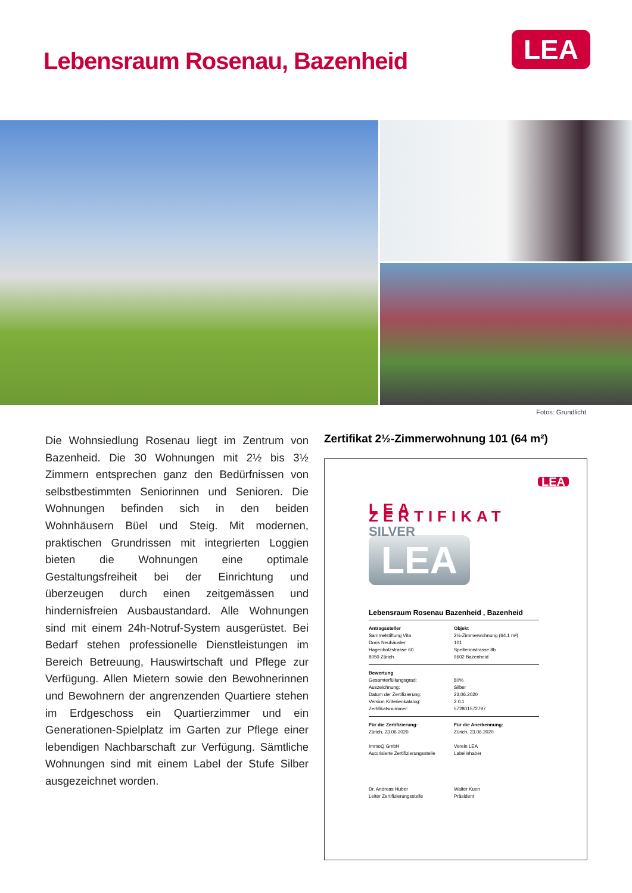Lebensraum Rosenau, Bazenheid
LEA
Fotos: Grundlicht
Die Wohnsiedlung Rosenau liegt im Zentrum von Bazenheid. Die 30 Wohnungen mit 2½ bis 3½ Zimmern entsprechen ganz den Bedürfnissen von selbstbestimmten Seniorinnen und Senioren. Die Wohnungen befinden sich in den beiden Wohnhäusern Büel und Steig. Mit modernen, praktischen Grundrissen mit integrierten Loggien bieten die Wohnungen eine optimale Gestaltungsfreiheit bei der Einrichtung und überzeugen durch einen zeitgemässen und hindernisfreien Ausbaustandard. Alle Wohnungen sind mit einem 24h-Notruf-System ausgerüstet. Bei Bedarf stehen professionelle Dienstleistungen im Bereich Betreuung, Hauswirtschaft und Pflege zur Verfügung. Allen Mietern sowie den Bewohnerinnen und Bewohnern der angrenzenden Quartiere stehen im Erdgeschoss ein Quartierzimmer und ein Generationen-Spielplatz im Garten zur Pflege einer lebendigen Nachbarschaft zur Verfügung. Sämtliche Wohnungen sind mit einem Label der Stufe Silber ausgezeichnet worden.
Zertifikat 2½-Zimmerwohnung 101 (64 m²)
LEA
LEA ZERTIFIKAT
SILVER
LEA
Lebensraum Rosenau Bazenheid , Bazenheid
Antragssteller
Sammelstiftung Vita
Doris Neuhäusler
Hagenholzstrasse 60
8050 Zürich
Objekt
2½-Zimmerwohnung (64.1 m²)
101
Spelterinistrasse 8b
9602 Bazenheid
Bewertung
Gesamterfüllungsgrad:
Auszeichnung:
Datum der Zertifizierung:
Version Kriterienkatalog:
Zertifikatsnummer:
80%
Silber
23.06.2020
2.0.1
572801572797
Für die Zertifizierung:
Zürich, 23.06.2020
ImmoQ GmbH
Autorisierte Zertifizierungsstelle
Dr. Andreas Huber
Leiter Zertifizierungsstelle
Für die Anerkennung:
Zürich, 23.06.2020
Verein LEA
Labelinhaber
Walter Kuen
Präsident